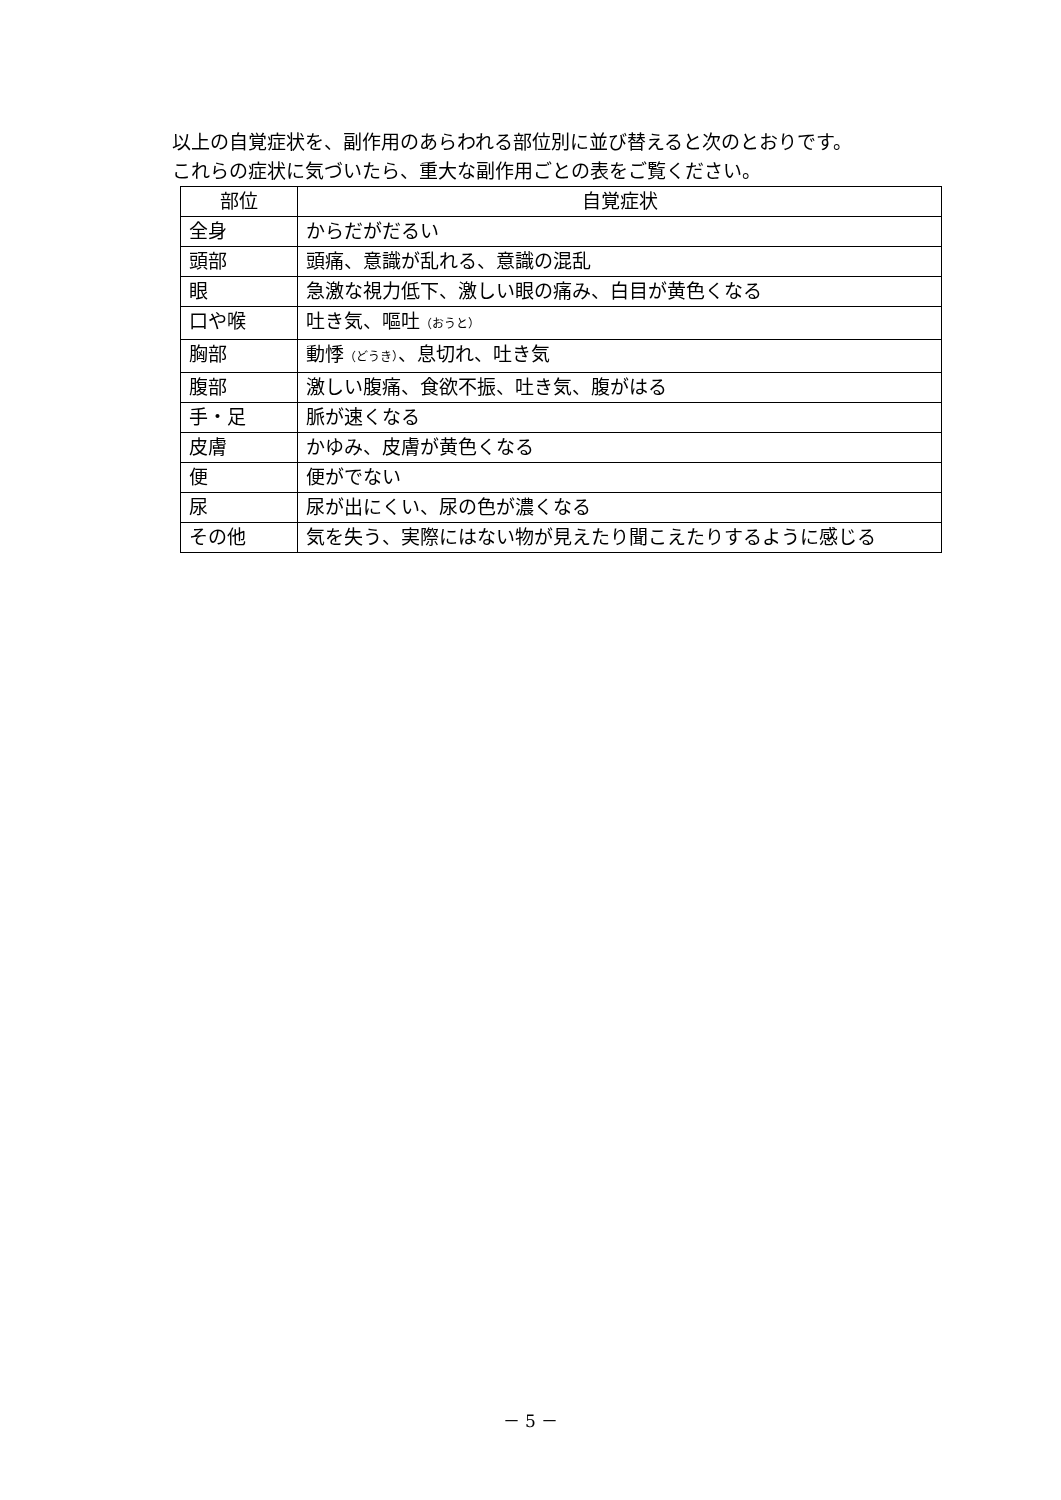以上の自覚症状を、副作用のあらわれる部位別に並び替えると次のとおりです。
これらの症状に気づいたら、重大な副作用ごとの表をご覧ください。
| 部位 | 自覚症状 |
| --- | --- |
| 全身 | からだがだるい |
| 頭部 | 頭痛、意識が乱れる、意識の混乱 |
| 眼 | 急激な視力低下、激しい眼の痛み、白目が黄色くなる |
| 口や喉 | 吐き気、嘔吐 （おうと） |
| 胸部 | 動悸 （どうき） 、息切れ、吐き気 |
| 腹部 | 激しい腹痛、食欲不振、吐き気、腹がはる |
| 手・足 | 脈が速くなる |
| 皮膚 | かゆみ、皮膚が黄色くなる |
| 便 | 便がでない |
| 尿 | 尿が出にくい、尿の色が濃くなる |
| その他 | 気を失う、実際にはない物が見えたり聞こえたりするように感じる |
－ 5 －